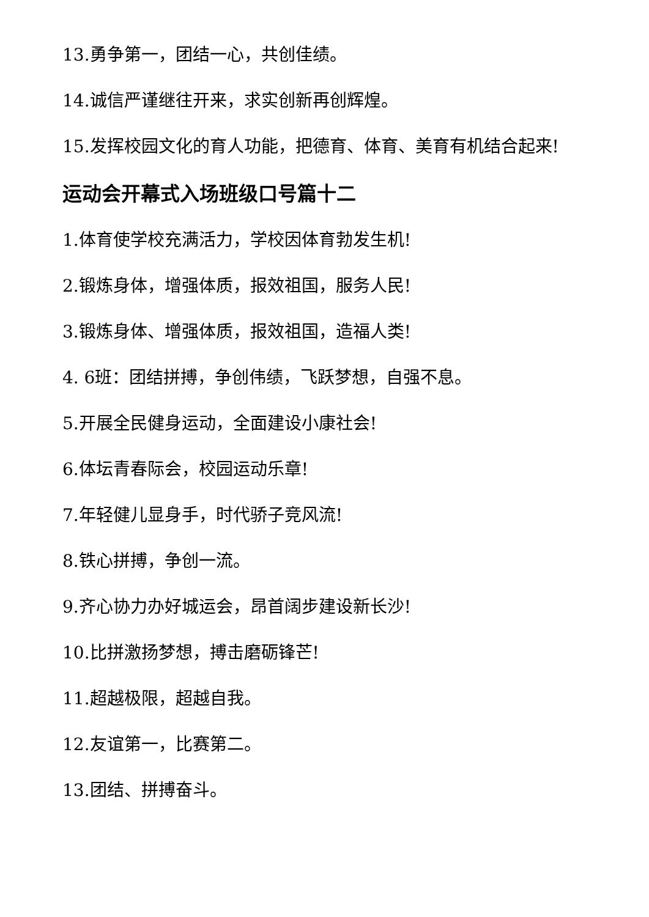13.勇争第一，团结一心，共创佳绩。
14.诚信严谨继往开来，求实创新再创辉煌。
15.发挥校园文化的育人功能，把德育、体育、美育有机结合起来!
运动会开幕式入场班级口号篇十二
1.体育使学校充满活力，学校因体育勃发生机!
2.锻炼身体，增强体质，报效祖国，服务人民!
3.锻炼身体、增强体质，报效祖国，造福人类!
4. 6班：团结拼搏，争创伟绩，飞跃梦想，自强不息。
5.开展全民健身运动，全面建设小康社会!
6.体坛青春际会，校园运动乐章!
7.年轻健儿显身手，时代骄子竞风流!
8.铁心拼搏，争创一流。
9.齐心协力办好城运会，昂首阔步建设新长沙!
10.比拼激扬梦想，搏击磨砺锋芒!
11.超越极限，超越自我。
12.友谊第一，比赛第二。
13.团结、拼搏奋斗。